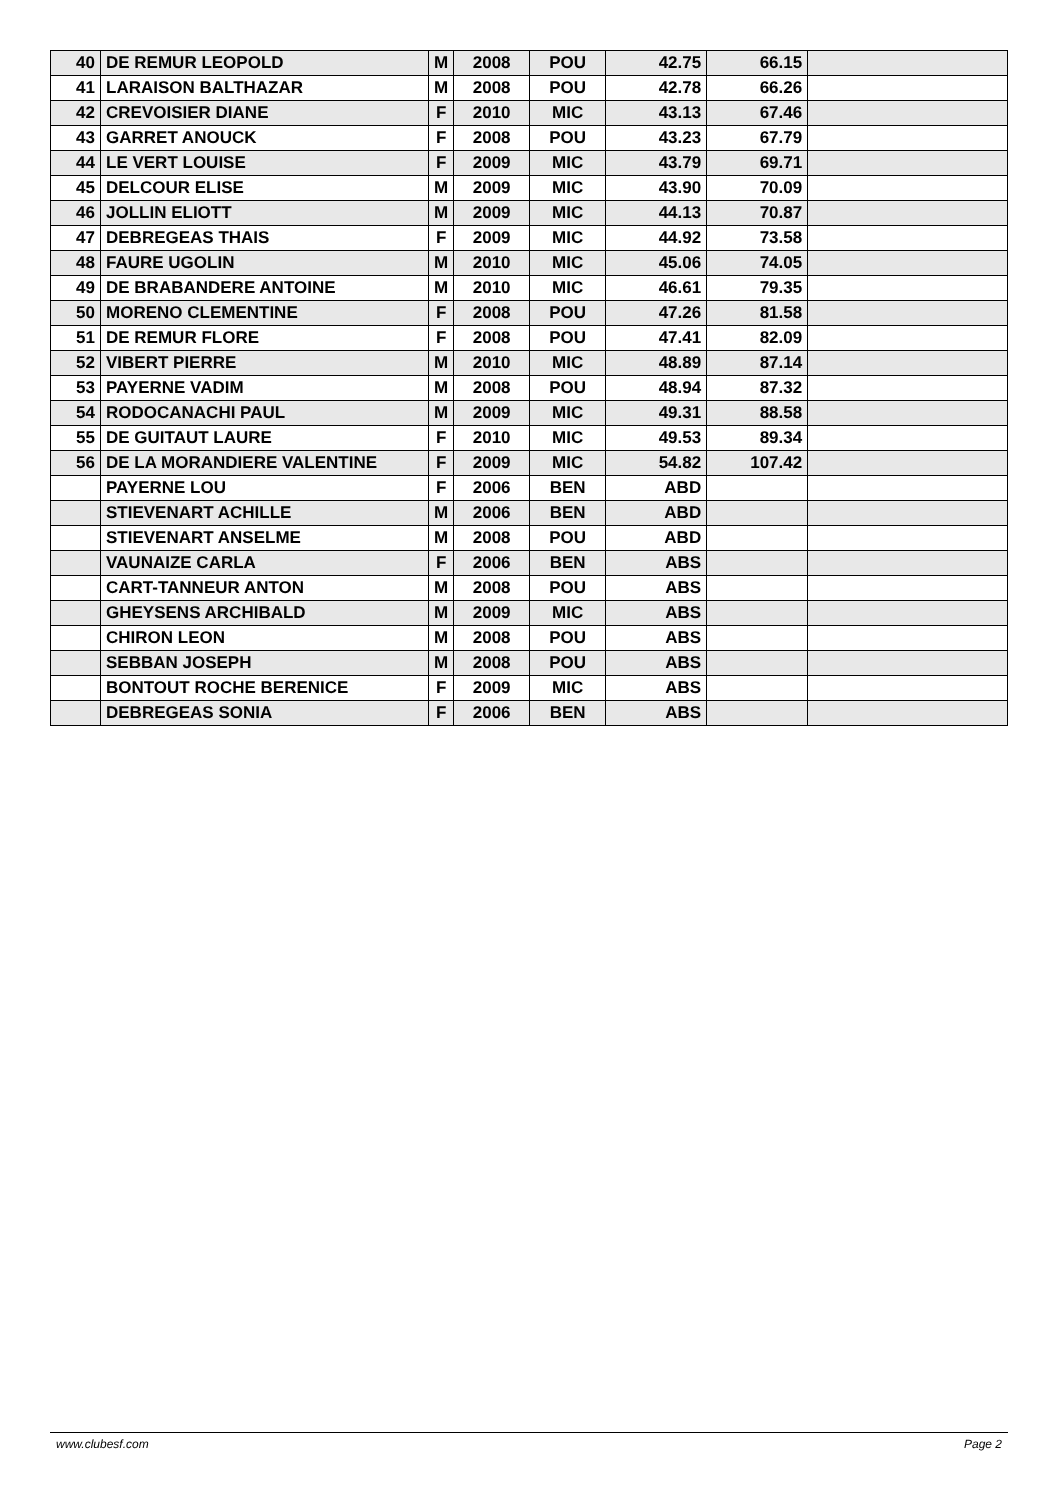| 40 | DE REMUR LEOPOLD | M | 2008 | POU | 42.75 | 66.15 | |
| 41 | LARAISON BALTHAZAR | M | 2008 | POU | 42.78 | 66.26 | |
| 42 | CREVOISIER DIANE | F | 2010 | MIC | 43.13 | 67.46 | |
| 43 | GARRET ANOUCK | F | 2008 | POU | 43.23 | 67.79 | |
| 44 | LE VERT LOUISE | F | 2009 | MIC | 43.79 | 69.71 | |
| 45 | DELCOUR ELISE | M | 2009 | MIC | 43.90 | 70.09 | |
| 46 | JOLLIN ELIOTT | M | 2009 | MIC | 44.13 | 70.87 | |
| 47 | DEBREGEAS THAIS | F | 2009 | MIC | 44.92 | 73.58 | |
| 48 | FAURE UGOLIN | M | 2010 | MIC | 45.06 | 74.05 | |
| 49 | DE BRABANDERE ANTOINE | M | 2010 | MIC | 46.61 | 79.35 | |
| 50 | MORENO CLEMENTINE | F | 2008 | POU | 47.26 | 81.58 | |
| 51 | DE REMUR FLORE | F | 2008 | POU | 47.41 | 82.09 | |
| 52 | VIBERT PIERRE | M | 2010 | MIC | 48.89 | 87.14 | |
| 53 | PAYERNE VADIM | M | 2008 | POU | 48.94 | 87.32 | |
| 54 | RODOCANACHI PAUL | M | 2009 | MIC | 49.31 | 88.58 | |
| 55 | DE GUITAUT LAURE | F | 2010 | MIC | 49.53 | 89.34 | |
| 56 | DE LA MORANDIERE VALENTINE | F | 2009 | MIC | 54.82 | 107.42 | |
| | PAYERNE LOU | F | 2006 | BEN | ABD | | |
| | STIEVENART ACHILLE | M | 2006 | BEN | ABD | | |
| | STIEVENART ANSELME | M | 2008 | POU | ABD | | |
| | VAUNAIZE CARLA | F | 2006 | BEN | ABS | | |
| | CART-TANNEUR ANTON | M | 2008 | POU | ABS | | |
| | GHEYSENS ARCHIBALD | M | 2009 | MIC | ABS | | |
| | CHIRON LEON | M | 2008 | POU | ABS | | |
| | SEBBAN JOSEPH | M | 2008 | POU | ABS | | |
| | BONTOUT ROCHE BERENICE | F | 2009 | MIC | ABS | | |
| | DEBREGEAS SONIA | F | 2006 | BEN | ABS | | |
www.clubesf.com Page 2